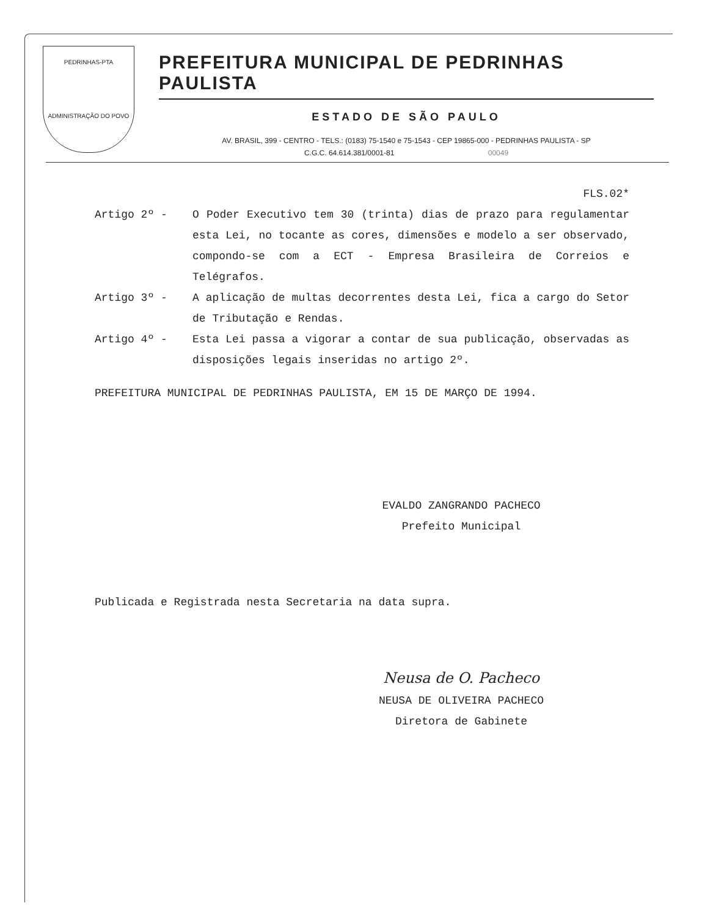PEDRINHAS-PTA
ADMINISTRAÇÃO DO POVO
PREFEITURA MUNICIPAL DE PEDRINHAS PAULISTA
ESTADO DE SÃO PAULO
AV. BRASIL, 399 - CENTRO - TELS.: (0183) 75-1540 e 75-1543 - CEP 19865-000 - PEDRINHAS PAULISTA - SP
C.G.C. 64.614.381/0001-81 00049
FLS.02*
Artigo 2º - O Poder Executivo tem 30 (trinta) dias de prazo para regulamentar esta Lei, no tocante as cores, dimensões e modelo a ser observado, compondo-se com a ECT - Empresa Brasileira de Correios e Telégrafos.
Artigo 3º - A aplicação de multas decorrentes desta Lei, fica a cargo do Setor de Tributação e Rendas.
Artigo 4º - Esta Lei passa a vigorar a contar de sua publicação, observadas as disposições legais inseridas no artigo 2º.
PREFEITURA MUNICIPAL DE PEDRINHAS PAULISTA, EM 15 DE MARÇO DE 1994.
EVALDO ZANGRANDO PACHECO
Prefeito Municipal
Publicada e Registrada nesta Secretaria na data supra.
Neusa de O. Pacheco
NEUSA DE OLIVEIRA PACHECO
Diretora de Gabinete